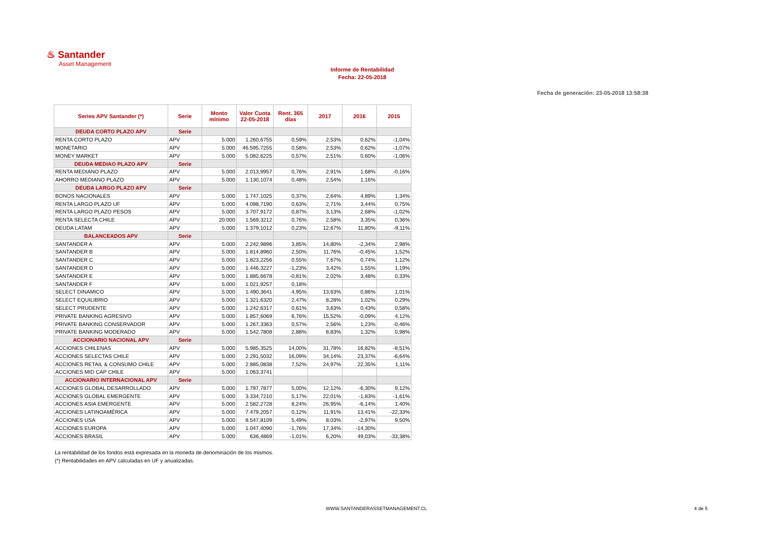♨ Santander
Asset Management
Informe de Rentabilidad
Fecha: 22-05-2018
Fecha de generación: 23-05-2018 13:58:38
| Series APV Santander (*) | Serie | Monto mínimo | Valor Cuota 22-05-2018 | Rent. 365 días | 2017 | 2016 | 2015 |
| --- | --- | --- | --- | --- | --- | --- | --- |
| DEUDA CORTO PLAZO APV | Serie | | | | | | |
| RENTA CORTO PLAZO | APV | 5.000 | 1.260,6755 | 0,59% | 2,53% | 0,62% | -1,04% |
| MONETARIO | APV | 5.000 | 46.595,7255 | 0,58% | 2,53% | 0,62% | -1,07% |
| MONEY MARKET | APV | 5.000 | 5.082,6225 | 0,57% | 2,51% | 0,60% | -1,06% |
| DEUDA MEDIAO PLAZO APV | Serie | | | | | | |
| RENTA MEDIANO PLAZO | APV | 5.000 | 2.013,9957 | 0,76% | 2,91% | 1,68% | -0,16% |
| AHORRO MEDIANO PLAZO | APV | 5.000 | 1.130,1074 | 0,48% | 2,54% | 1,16% | |
| DEUDA LARGO PLAZO APV | Serie | | | | | | |
| BONOS NACIONALES | APV | 5.000 | 1.747,1025 | 0,37% | 2,64% | 4,89% | 1,34% |
| RENTA LARGO PLAZO UF | APV | 5.000 | 4.098,7190 | 0,63% | 2,71% | 3,44% | 0,75% |
| RENTA LARGO PLAZO PESOS | APV | 5.000 | 3.707,9172 | 0,87% | 3,13% | 2,68% | -1,02% |
| RENTA SELECTA CHILE | APV | 20.000 | 1.569,3212 | 0,76% | 2,58% | 3,35% | 0,36% |
| DEUDA LATAM | APV | 5.000 | 1.379,1012 | 0,23% | 12,67% | 11,80% | -9,11% |
| BALANCEADOS APV | Serie | | | | | | |
| SANTANDER A | APV | 5.000 | 2.242,9896 | 3,85% | 14,80% | -2,34% | 2,98% |
| SANTANDER B | APV | 5.000 | 1.814,8960 | 2,50% | 11,76% | -0,45% | 1,52% |
| SANTANDER C | APV | 5.000 | 1.823,2256 | 0,55% | 7,67% | 0,74% | 1,12% |
| SANTANDER D | APV | 5.000 | 1.446,3227 | -1,23% | 3,42% | 1,55% | 1,19% |
| SANTANDER E | APV | 5.000 | 1.885,6678 | -0,81% | 2,02% | 3,48% | 0,33% |
| SANTANDER F | APV | 5.000 | 1.021,9257 | 0,18% | | | |
| SELECT DINAMICO | APV | 5.000 | 1.490,3641 | 4,95% | 13,63% | 0,86% | 1,01% |
| SELECT EQUILIBRIO | APV | 5.000 | 1.321,6320 | 2,47% | 8,28% | 1,02% | 0,29% |
| SELECT PRUDENTE | APV | 5.000 | 1.242,6317 | 0,61% | 3,63% | 0,43% | 0,58% |
| PRIVATE BANKING AGRESIVO | APV | 5.000 | 1.857,6069 | 6,76% | 15,52% | -0,09% | 4,12% |
| PRIVATE BANKING CONSERVADOR | APV | 5.000 | 1.267,3363 | 0,57% | 2,56% | 1,23% | -0,46% |
| PRIVATE BANKING MODERADO | APV | 5.000 | 1.542,7808 | 2,88% | 8,83% | 1,32% | 0,98% |
| ACCIONARIO NACIONAL APV | Serie | | | | | | |
| ACCIONES CHILENAS | APV | 5.000 | 5.985,3525 | 14,00% | 31,78% | 16,82% | -8,51% |
| ACCIONES SELECTAS CHILE | APV | 5.000 | 2.291,5032 | 16,09% | 34,14% | 23,37% | -6,64% |
| ACCIONES RETAIL & CONSUMO CHILE | APV | 5.000 | 2.885,0838 | 7,52% | 24,97% | 22,35% | 1,11% |
| ACCIONES MID CAP CHILE | APV | 5.000 | 1.063,3741 | | | | |
| ACCIONARIO INTERNACIONAL APV | Serie | | | | | | |
| ACCIONES GLOBAL DESARROLLADO | APV | 5.000 | 1.797,7877 | 5,00% | 12,12% | -6,30% | 9,12% |
| ACCIONES GLOBAL EMERGENTE | APV | 5.000 | 3.334,7210 | 5,17% | 22,01% | -1,83% | -1,61% |
| ACCIONES ASIA EMERGENTE | APV | 5.000 | 2.582,2728 | 8,24% | 26,95% | -6,14% | 1,40% |
| ACCIONES LATINOAMÉRICA | APV | 5.000 | 7.479,2057 | 0,12% | 11,91% | 13,41% | -22,33% |
| ACCIONES USA | APV | 5.000 | 8.547,8109 | 5,49% | 8,03% | -2,97% | 9,50% |
| ACCIONES EUROPA | APV | 5.000 | 1.047,4090 | -1,76% | 17,34% | -14,30% | |
| ACCIONES BRASIL | APV | 5.000 | 636,4869 | -1,01% | 6,20% | 49,03% | -33,38% |
La rentabilidad de los fondos está expresada en la moneda de denominación de los mismos.
(*) Rentabilidades en APV calculadas en UF y anualizadas.
WWW.SANTANDERASSETMANAGEMENT.CL
4 de 5